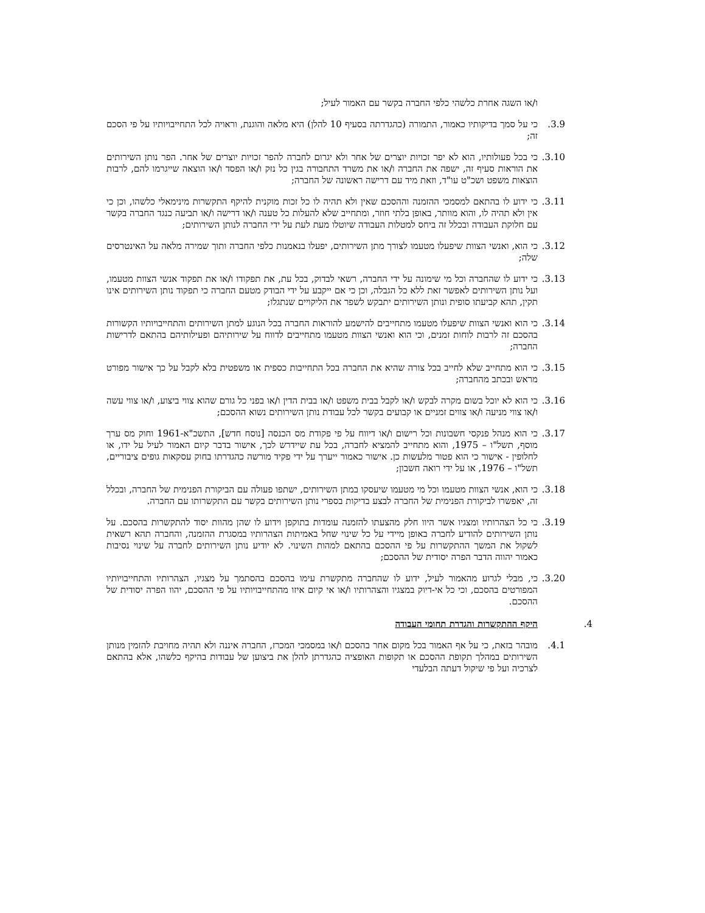ו/או השגה אחרת כלשהי כלפי החברה בקשר עם האמור לעיל;
3.9. כי על סמך בדיקותיו כאמור, התמורה (כהגדרתה בסעיף 10 להלן) היא מלאה והוגנת, וראויה לכל התחייבויותיו על פי הסכם זה;
3.10. כי בכל פעולותיו, הוא לא יפר זכויות יוצרים של אחר ולא יגרום לחברה להפר זכויות יוצרים של אחר. הפר נותן השירותים את הוראות סעיף זה, ישפה את החברה ו/או את משרד התחבורה בגין כל נזק ו/או הפסד ו/או הוצאה שייגרמו להם, לרבות הוצאות משפט ושכ"ט עו"ד, וזאת מיד עם דרישה ראשונה של החברה;
3.11. כי ידוע לו בהתאם למסמכי ההזמנה וההסכם שאין ולא תהיה לו כל זכות מוקנית להיקף התקשרות מינימאלי כלשהו, וכן כי אין ולא תהיה לו, והוא מוותר, באופן בלתי חוזר, ומתחייב שלא להעלות כל טענה ו/או דרישה ו/או תביעה כנגד החברה בקשר עם חלוקת העבודה ובכלל זה ביחס למטלות העבודה שיוטלו מעת לעת על ידי החברה לנותן השירותים;
3.12. כי הוא, ואנשי הצוות שיפעלו מטעמו לצורך מתן השירותים, יפעלו בנאמנות כלפי החברה ותוך שמירה מלאה על האינטרסים שלה;
3.13. כי ידוע לו שהחברה וכל מי שימונה על ידי החברה, רשאי לבדוק, בכל עת, את תפקודו ו/או את תפקוד אנשי הצוות מטעמו, ועל נותן השירותים לאפשר זאת ללא כל הגבלה, וכן כי אם ייקבע על ידי הבודק מטעם החברה כי תפקוד נותן השירותים אינו תקין, תהא קביעתו סופית ונותן השירותים יתבקש לשפר את הליקויים שנתגלו;
3.14. כי הוא ואנשי הצוות שיפעלו מטעמו מתחייבים להישמע להוראות החברה בכל הנוגע למתן השירותים והתחייבויותיו הקשורות בהסכם זה לרבות לוחות זמנים, וכי הוא ואנשי הצוות מטעמו מתחייבים לדווח על שירותיהם ופעילותיהם בהתאם לדרישות החברה;
3.15. כי הוא מתחייב שלא לחייב בכל צורה שהיא את החברה בכל התחייבות כספית או משפטית בלא לקבל על כך אישור מפורט מראש ובכתב מהחברה;
3.16. כי הוא לא יוכל בשום מקרה לבקש ו/או לקבל בבית משפט ו/או בבית הדין ו/או בפני כל גורם שהוא צווי ביצוע, ו/או צווי עשה ו/או צווי מניעה ו/או צווים זמניים או קבועים בקשר לכל עבודת נותן השירותים נשוא ההסכם;
3.17. כי הוא מנהל פנקסי חשבונות וכל רישום ו/או דיווח על פי פקודת מס הכנסה [נוסח חדש], התשכ"א-1961 וחוק מס ערך מוסף, תשל"ו – 1975, והוא מתחייב להמציא לחברה, בכל עת שיידרש לכך, אישור בדבר קיום האמור לעיל על ידו, או לחלופין - אישור כי הוא פטור מלעשות כן. אישור כאמור ייערך על ידי פקיד מורשה כהגדרתו בחוק עסקאות גופים ציבוריים, תשל"ו – 1976, או על ידי רואה חשבון;
3.18. כי הוא, אנשי הצוות מטעמו וכל מי מטעמו שיעסקו במתן השירותים, ישתפו פעולה עם הביקורת הפנימית של החברה, ובכלל זה, יאפשרו לביקורת הפנימית של החברה לבצע בדיקות בספרי נותן השירותים בקשר עם התקשרותו עם החברה.
3.19. כי כל הצהרותיו ומצגיו אשר היוו חלק מהצעתו להזמנה עומדות בתוקפן וידוע לו שהן מהוות יסוד להתקשרות בהסכם. על נותן השירותים להודיע לחברה באופן מיידי על כל שינוי שחל באמיתות הצהרותיו במסגרת ההזמנה, והחברה תהא רשאית לשקול את המשך ההתקשרות על פי ההסכם בהתאם למהות השינוי. לא יודיע נותן השירותים לחברה על שינוי נסיבות כאמור יהווה הדבר הפרה יסודית של ההסכם;
3.20. כי, מבלי לגרוע מהאמור לעיל, ידוע לו שהחברה מתקשרת עימו בהסכם בהסתמך על מצגיו, הצהרותיו והתחייבויותיו המפורטים בהסכם, וכי כל אי-דיוק במצגיו והצהרותיו ו/או אי קיום איזו מהתחייבויותיו על פי ההסכם, יהוו הפרה יסודית של ההסכם.
4. היקף ההתקשרות והגדרת תחומי העבודה
4.1. מובהר בזאת, כי על אף האמור בכל מקום אחר בהסכם ו/או במסמכי המכרז, החברה איננה ולא תהיה מחויבת להזמין מנותן השירותים במהלך תקופת ההסכם או תקופות האופציה כהגדרתן להלן את ביצוען של עבודות בהיקף כלשהו, אלא בהתאם לצרכיה ועל פי שיקול דעתה הבלעדי